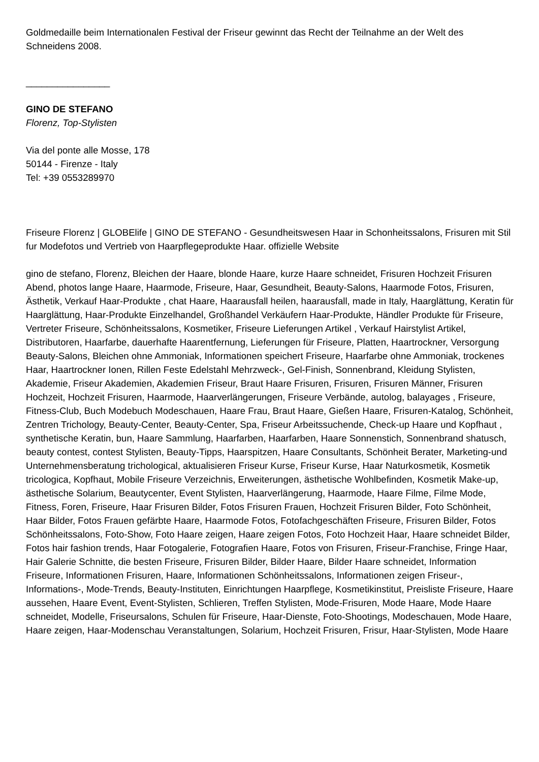Goldmedaille beim Internationalen Festival der Friseur gewinnt das Recht der Teilnahme an der Welt des Schneidens 2008.
________________
GINO DE STEFANO
Florenz, Top-Stylisten
Via del ponte alle Mosse, 178
50144 - Firenze - Italy
Tel: +39 0553289970
Friseure Florenz | GLOBElife | GINO DE STEFANO - Gesundheitswesen Haar in Schonheitssalons, Frisuren mit Stil fur Modefotos und Vertrieb von Haarpflegeprodukte Haar. offizielle Website
gino de stefano, Florenz, Bleichen der Haare, blonde Haare, kurze Haare schneidet, Frisuren Hochzeit Frisuren Abend, photos lange Haare, Haarmode, Friseure, Haar, Gesundheit, Beauty-Salons, Haarmode Fotos, Frisuren, Ästhetik, Verkauf Haar-Produkte , chat Haare, Haarausfall heilen, haarausfall, made in Italy, Haarglättung, Keratin für Haarglättung, Haar-Produkte Einzelhandel, Großhandel Verkäufern Haar-Produkte, Händler Produkte für Friseure, Vertreter Friseure, Schönheitssalons, Kosmetiker, Friseure Lieferungen Artikel , Verkauf Hairstylist Artikel, Distributoren, Haarfarbe, dauerhafte Haarentfernung, Lieferungen für Friseure, Platten, Haartrockner, Versorgung Beauty-Salons, Bleichen ohne Ammoniak, Informationen speichert Friseure, Haarfarbe ohne Ammoniak, trockenes Haar, Haartrockner Ionen, Rillen Feste Edelstahl Mehrzweck-, Gel-Finish, Sonnenbrand, Kleidung Stylisten, Akademie, Friseur Akademien, Akademien Friseur, Braut Haare Frisuren, Frisuren, Frisuren Männer, Frisuren Hochzeit, Hochzeit Frisuren, Haarmode, Haarverlängerungen, Friseure Verbände, autolog, balayages , Friseure, Fitness-Club, Buch Modebuch Modeschauen, Haare Frau, Braut Haare, Gießen Haare, Frisuren-Katalog, Schönheit, Zentren Trichology, Beauty-Center, Beauty-Center, Spa, Friseur Arbeitssuchende, Check-up Haare und Kopfhaut , synthetische Keratin, bun, Haare Sammlung, Haarfarben, Haarfarben, Haare Sonnenstich, Sonnenbrand shatusch, beauty contest, contest Stylisten, Beauty-Tipps, Haarspitzen, Haare Consultants, Schönheit Berater, Marketing-und Unternehmensberatung trichological, aktualisieren Friseur Kurse, Friseur Kurse, Haar Naturkosmetik, Kosmetik tricologica, Kopfhaut, Mobile Friseure Verzeichnis, Erweiterungen, ästhetische Wohlbefinden, Kosmetik Make-up, ästhetische Solarium, Beautycenter, Event Stylisten, Haarverlängerung, Haarmode, Haare Filme, Filme Mode, Fitness, Foren, Friseure, Haar Frisuren Bilder, Fotos Frisuren Frauen, Hochzeit Frisuren Bilder, Foto Schönheit, Haar Bilder, Fotos Frauen gefärbte Haare, Haarmode Fotos, Fotofachgeschäften Friseure, Frisuren Bilder, Fotos Schönheitssalons, Foto-Show, Foto Haare zeigen, Haare zeigen Fotos, Foto Hochzeit Haar, Haare schneidet Bilder, Fotos hair fashion trends, Haar Fotogalerie, Fotografien Haare, Fotos von Frisuren, Friseur-Franchise, Fringe Haar, Hair Galerie Schnitte, die besten Friseure, Frisuren Bilder, Bilder Haare, Bilder Haare schneidet, Information Friseure, Informationen Frisuren, Haare, Informationen Schönheitssalons, Informationen zeigen Friseur-, Informations-, Mode-Trends, Beauty-Instituten, Einrichtungen Haarpflege, Kosmetikinstitut, Preisliste Friseure, Haare aussehen, Haare Event, Event-Stylisten, Schlieren, Treffen Stylisten, Mode-Frisuren, Mode Haare, Mode Haare schneidet, Modelle, Friseursalons, Schulen für Friseure, Haar-Dienste, Foto-Shootings, Modeschauen, Mode Haare, Haare zeigen, Haar-Modenschau Veranstaltungen, Solarium, Hochzeit Frisuren, Frisur, Haar-Stylisten, Mode Haare